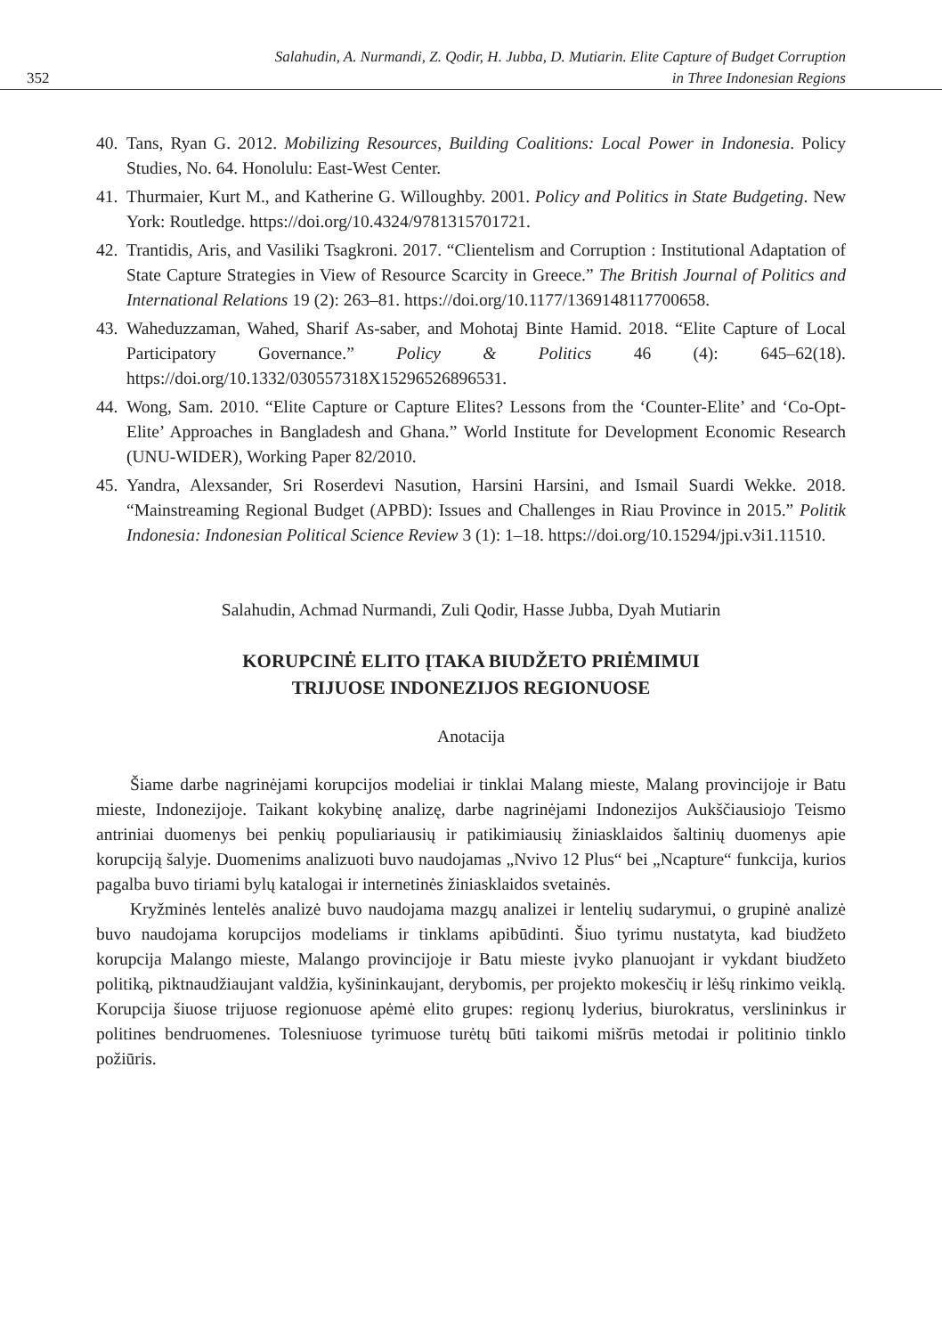352 Salahudin, A. Nurmandi, Z. Qodir, H. Jubba, D. Mutiarin. Elite Capture of Budget Corruption
in Three Indonesian Regions
40. Tans, Ryan G. 2012. Mobilizing Resources, Building Coalitions: Local Power in Indonesia. Policy Studies, No. 64. Honolulu: East-West Center.
41. Thurmaier, Kurt M., and Katherine G. Willoughby. 2001. Policy and Politics in State Budgeting. New York: Routledge. https://doi.org/10.4324/9781315701721.
42. Trantidis, Aris, and Vasiliki Tsagkroni. 2017. “Clientelism and Corruption : Institutional Adaptation of State Capture Strategies in View of Resource Scarcity in Greece.” The British Journal of Politics and International Relations 19 (2): 263–81. https://doi.org/10.1177/1369148117700658.
43. Waheduzzaman, Wahed, Sharif As-saber, and Mohotaj Binte Hamid. 2018. “Elite Capture of Local Participatory Governance.” Policy & Politics 46 (4): 645–62(18). https://doi.org/10.1332/030557318X15296526896531.
44. Wong, Sam. 2010. “Elite Capture or Capture Elites? Lessons from the ‘Counter-Elite’ and ‘Co-Opt-Elite’ Approaches in Bangladesh and Ghana.” World Institute for Development Economic Research (UNU-WIDER), Working Paper 82/2010.
45. Yandra, Alexsander, Sri Roserdevi Nasution, Harsini Harsini, and Ismail Suardi Wekke. 2018. “Mainstreaming Regional Budget (APBD): Issues and Challenges in Riau Province in 2015.” Politik Indonesia: Indonesian Political Science Review 3 (1): 1–18. https://doi.org/10.15294/jpi.v3i1.11510.
Salahudin, Achmad Nurmandi, Zuli Qodir, Hasse Jubba, Dyah Mutiarin
KORUPCINĖ ELITO ĮTAKA BIUDŽETO PRIĖMIMUI
TRIJUOSE INDONEZIJOS REGIONUOSE
Anotacija
Šiame darbe nagrinėjami korupcijos modeliai ir tinklai Malang mieste, Malang provincijoje ir Batu mieste, Indonezijoje. Taikant kokybinę analizę, darbe nagrinėjami Indonezijos Aukščiausiojo Teismo antriniai duomenys bei penkių populiariausių ir patikimiausių žiniasklaidos šaltinių duomenys apie korupciją šalyje. Duomenims analizuoti buvo naudojamas „Nvivo 12 Plus“ bei „Ncapture“ funkcija, kurios pagalba buvo tiriami bylų katalogai ir internetinės žiniasklaidos svetainės.
Kryžminės lentelės analizė buvo naudojama mazgų analizei ir lentelių sudarymui, o grupinė analizė buvo naudojama korupcijos modeliams ir tinklams apibūdinti. Šiuo tyrimu nustatyta, kad biudžeto korupcija Malango mieste, Malango provincijoje ir Batu mieste įvyko planuojant ir vykdant biudžeto politiką, piktnaudžiaujant valdžia, kyšininkaujant, derybomis, per projekto mokesčių ir lėšų rinkimo veiklą. Korupcija šiuose trijuose regionuose apėmė elito grupes: regionų lyderius, biurokratus, verslininkus ir politines bendruomenes. Tolesniuose tyrimuose turėtų būti taikomi mišrūs metodai ir politinio tinklo požiūris.